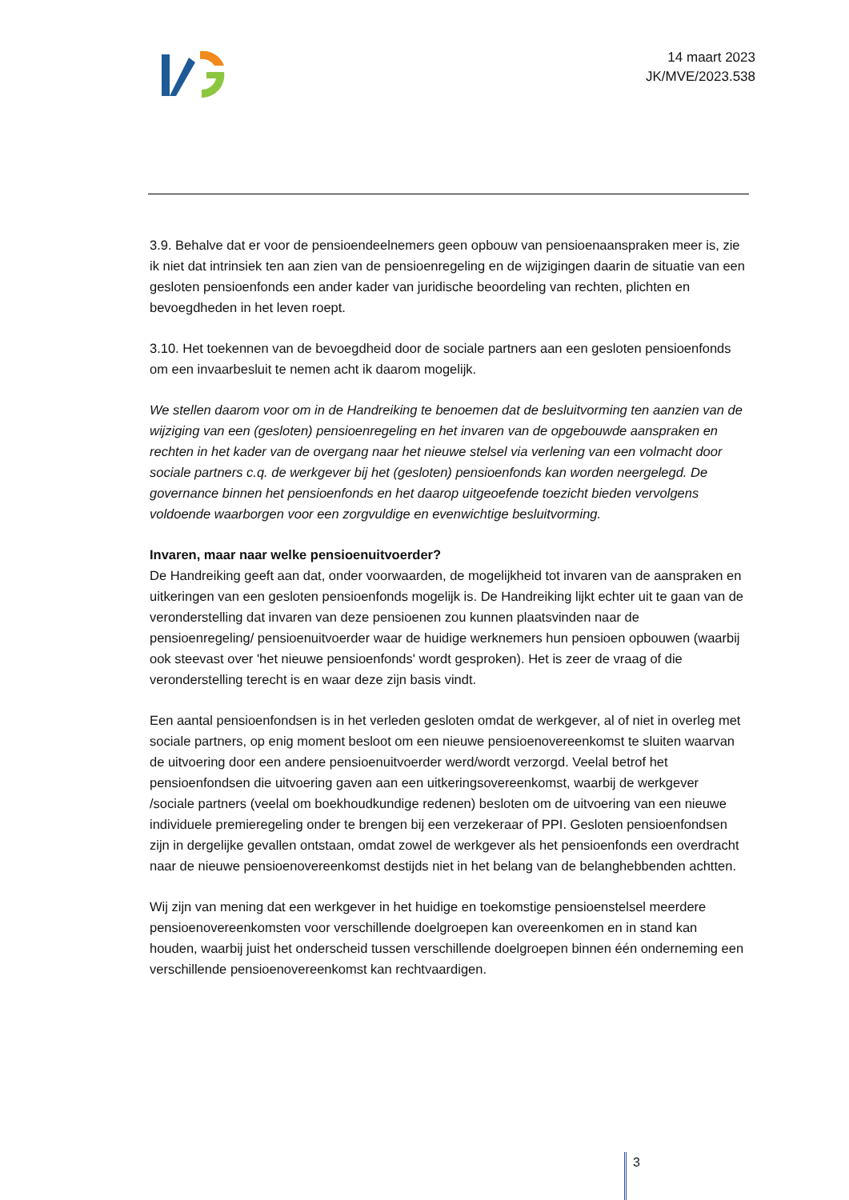14 maart 2023
JK/MVE/2023.538
3.9. Behalve dat er voor de pensioendeelnemers geen opbouw van pensioenaanspraken meer is, zie ik niet dat intrinsiek ten aan zien van de pensioenregeling en de wijzigingen daarin de situatie van een gesloten pensioenfonds een ander kader van juridische beoordeling van rechten, plichten en bevoegdheden in het leven roept.
3.10. Het toekennen van de bevoegdheid door de sociale partners aan een gesloten pensioenfonds om een invaarbesluit te nemen acht ik daarom mogelijk.
We stellen daarom voor om in de Handreiking te benoemen dat de besluitvorming ten aanzien van de wijziging van een (gesloten) pensioenregeling en het invaren van de opgebouwde aanspraken en rechten in het kader van de overgang naar het nieuwe stelsel via verlening van een volmacht door sociale partners c.q. de werkgever bij het (gesloten) pensioenfonds kan worden neergelegd. De governance binnen het pensioenfonds en het daarop uitgeoefende toezicht bieden vervolgens voldoende waarborgen voor een zorgvuldige en evenwichtige besluitvorming.
Invaren, maar naar welke pensioenuitvoerder?
De Handreiking geeft aan dat, onder voorwaarden, de mogelijkheid tot invaren van de aanspraken en uitkeringen van een gesloten pensioenfonds mogelijk is. De Handreiking lijkt echter uit te gaan van de veronderstelling dat invaren van deze pensioenen zou kunnen plaatsvinden naar de pensioenregeling/ pensioenuitvoerder waar de huidige werknemers hun pensioen opbouwen (waarbij ook steevast over 'het nieuwe pensioenfonds' wordt gesproken). Het is zeer de vraag of die veronderstelling terecht is en waar deze zijn basis vindt.
Een aantal pensioenfondsen is in het verleden gesloten omdat de werkgever, al of niet in overleg met sociale partners, op enig moment besloot om een nieuwe pensioenovereenkomst te sluiten waarvan de uitvoering door een andere pensioenuitvoerder werd/wordt verzorgd. Veelal betrof het pensioenfondsen die uitvoering gaven aan een uitkeringsovereenkomst, waarbij de werkgever /sociale partners (veelal om boekhoudkundige redenen) besloten om de uitvoering van een nieuwe individuele premieregeling onder te brengen bij een verzekeraar of PPI. Gesloten pensioenfondsen zijn in dergelijke gevallen ontstaan, omdat zowel de werkgever als het pensioenfonds een overdracht naar de nieuwe pensioenovereenkomst destijds niet in het belang van de belanghebbenden achtten.
Wij zijn van mening dat een werkgever in het huidige en toekomstige pensioenstelsel meerdere pensioenovereenkomsten voor verschillende doelgroepen kan overeenkomen en in stand kan houden, waarbij juist het onderscheid tussen verschillende doelgroepen binnen één onderneming een verschillende pensioenovereenkomst kan rechtvaardigen.
3